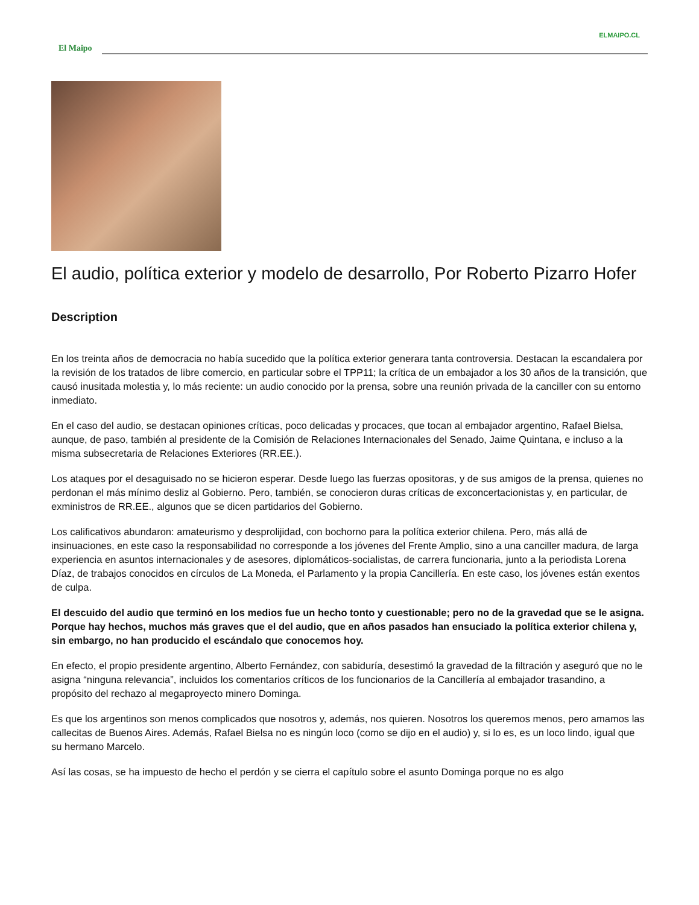ELMAIPO.CL
El Maipo
El audio, política exterior y modelo de desarrollo, Por Roberto Pizarro Hofer
Description
En los treinta años de democracia no había sucedido que la política exterior generara tanta controversia. Destacan la escandalera por la revisión de los tratados de libre comercio, en particular sobre el TPP11; la crítica de un embajador a los 30 años de la transición, que causó inusitada molestia y, lo más reciente: un audio conocido por la prensa, sobre una reunión privada de la canciller con su entorno inmediato.
En el caso del audio, se destacan opiniones críticas, poco delicadas y procaces, que tocan al embajador argentino, Rafael Bielsa, aunque, de paso, también al presidente de la Comisión de Relaciones Internacionales del Senado, Jaime Quintana, e incluso a la misma subsecretaria de Relaciones Exteriores (RR.EE.).
Los ataques por el desaguisado no se hicieron esperar. Desde luego las fuerzas opositoras, y de sus amigos de la prensa, quienes no perdonan el más mínimo desliz al Gobierno. Pero, también, se conocieron duras críticas de exconcertacionistas y, en particular, de exministros de RR.EE., algunos que se dicen partidarios del Gobierno.
Los calificativos abundaron: amateurismo y desprolijidad, con bochorno para la política exterior chilena. Pero, más allá de insinuaciones, en este caso la responsabilidad no corresponde a los jóvenes del Frente Amplio, sino a una canciller madura, de larga experiencia en asuntos internacionales y de asesores, diplomáticos-socialistas, de carrera funcionaria, junto a la periodista Lorena Díaz, de trabajos conocidos en círculos de La Moneda, el Parlamento y la propia Cancillería. En este caso, los jóvenes están exentos de culpa.
El descuido del audio que terminó en los medios fue un hecho tonto y cuestionable; pero no de la gravedad que se le asigna. Porque hay hechos, muchos más graves que el del audio, que en años pasados han ensuciado la política exterior chilena y, sin embargo, no han producido el escándalo que conocemos hoy.
En efecto, el propio presidente argentino, Alberto Fernández, con sabiduría, desestimó la gravedad de la filtración y aseguró que no le asigna “ninguna relevancia”, incluidos los comentarios críticos de los funcionarios de la Cancillería al embajador trasandino, a propósito del rechazo al megaproyecto minero Dominga.
Es que los argentinos son menos complicados que nosotros y, además, nos quieren. Nosotros los queremos menos, pero amamos las callecitas de Buenos Aires. Además, Rafael Bielsa no es ningún loco (como se dijo en el audio) y, si lo es, es un loco lindo, igual que su hermano Marcelo.
Así las cosas, se ha impuesto de hecho el perdón y se cierra el capítulo sobre el asunto Dominga porque no es algo